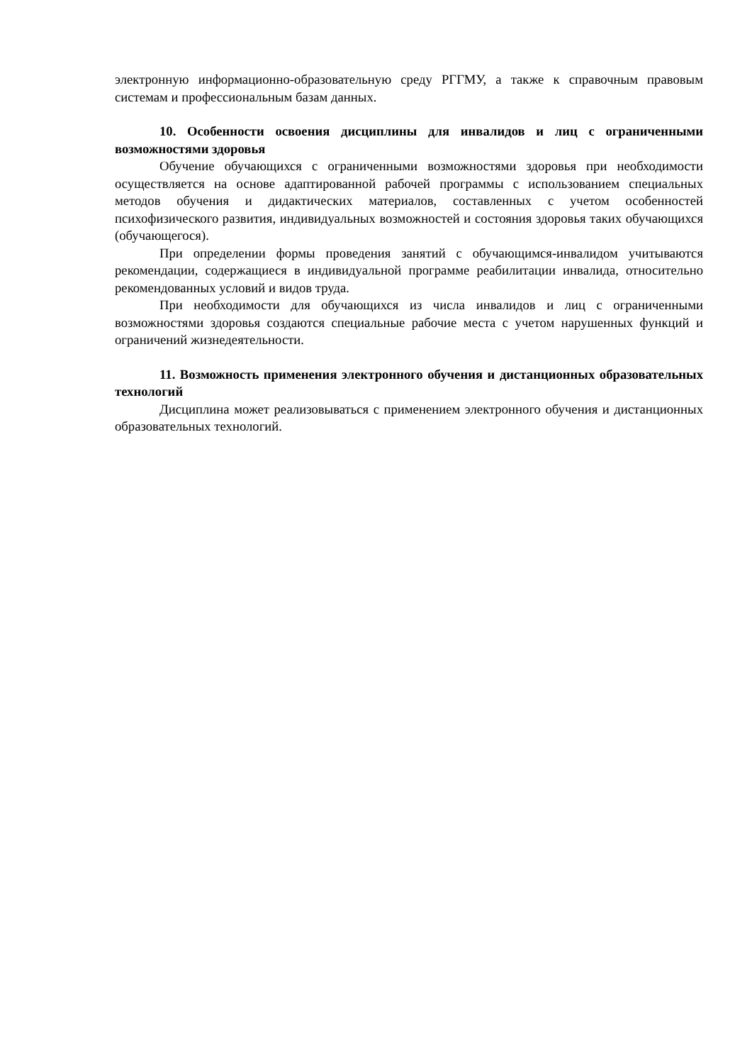электронную информационно-образовательную среду РГГМУ, а также к справочным правовым системам и профессиональным базам данных.
10. Особенности освоения дисциплины для инвалидов и лиц с ограниченными возможностями здоровья
Обучение обучающихся с ограниченными возможностями здоровья при необходимости осуществляется на основе адаптированной рабочей программы с использованием специальных методов обучения и дидактических материалов, составленных с учетом особенностей психофизического развития, индивидуальных возможностей и состояния здоровья таких обучающихся (обучающегося).
При определении формы проведения занятий с обучающимся-инвалидом учитываются рекомендации, содержащиеся в индивидуальной программе реабилитации инвалида, относительно рекомендованных условий и видов труда.
При необходимости для обучающихся из числа инвалидов и лиц с ограниченными возможностями здоровья создаются специальные рабочие места с учетом нарушенных функций и ограничений жизнедеятельности.
11. Возможность применения электронного обучения и дистанционных образовательных технологий
Дисциплина может реализовываться с применением электронного обучения и дистанционных образовательных технологий.